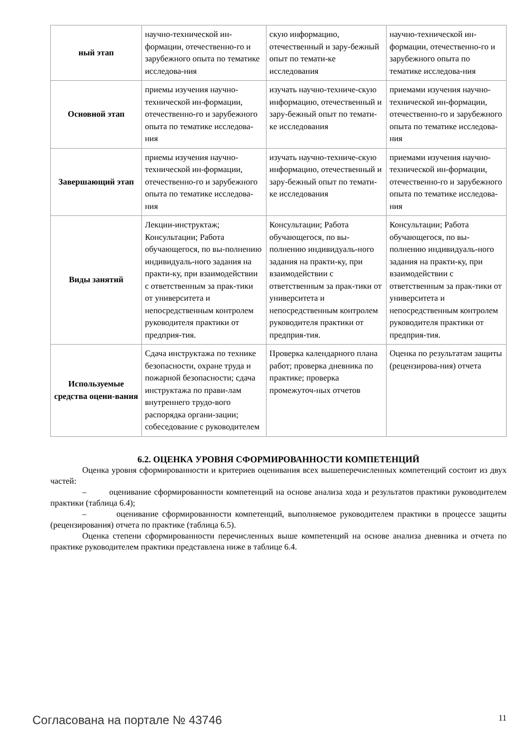| ный этап | научно-технической ин-формации, отечественно-го и зарубежного опыта по тематике исследова-ния | скую информацию, отечественный и зару-бежный опыт по темати-ке исследования | научно-технической ин-формации, отечественно-го и зарубежного опыта по тематике исследова-ния |
| Основной этап | приемы изучения научно-технической ин-формации, отечественно-го и зарубежного опыта по тематике исследова-ния | изучать научно-техниче-скую информацию, отечественный и зару-бежный опыт по темати-ке исследования | приемами изучения научно-технической ин-формации, отечественно-го и зарубежного опыта по тематике исследова-ния |
| Завершающий этап | приемы изучения научно-технической ин-формации, отечественно-го и зарубежного опыта по тематике исследова-ния | изучать научно-техниче-скую информацию, отечественный и зару-бежный опыт по темати-ке исследования | приемами изучения научно-технической ин-формации, отечественно-го и зарубежного опыта по тематике исследова-ния |
| Виды занятий | Лекции-инструктаж; Консультации; Работа обучающегося, по вы-полнению индивидуаль-ного задания на практи-ку, при взаимодействии с ответственным за прак-тики от университета и непосредственным контролем руководителя практики от предприя-тия. | Консультации; Работа обучающегося, по вы-полнению индивидуаль-ного задания на практи-ку, при взаимодействии с ответственным за прак-тики от университета и непосредственным контролем руководителя практики от предприя-тия. | Консультации; Работа обучающегося, по вы-полнению индивидуаль-ного задания на практи-ку, при взаимодействии с ответственным за прак-тики от университета и непосредственным контролем руководителя практики от предприя-тия. |
| Используемые средства оцени-вания | Сдача инструктажа по технике безопасности, охране труда и пожарной безопасности; сдача инструктажа по прави-лам внутреннего трудо-вого распорядка органи-зации; собеседование с руководителем | Проверка календарного плана работ; проверка дневника по практике; проверка промежуточ-ных отчетов | Оценка по результатам защиты (рецензирова-ния) отчета |
6.2. ОЦЕНКА УРОВНЯ СФОРМИРОВАННОСТИ КОМПЕТЕНЦИЙ
Оценка уровня сформированности и критериев оценивания всех вышеперечисленных компетенций состоит из двух частей:
– оценивание сформированности компетенций на основе анализа хода и результатов практики руководителем практики (таблица 6.4);
– оценивание сформированности компетенций, выполняемое руководителем практики в процессе защиты (рецензирования) отчета по практике (таблица 6.5).
Оценка степени сформированности перечисленных выше компетенций на основе анализа дневника и отчета по практике руководителем практики представлена ниже в таблице 6.4.
Согласована на портале № 43746 11